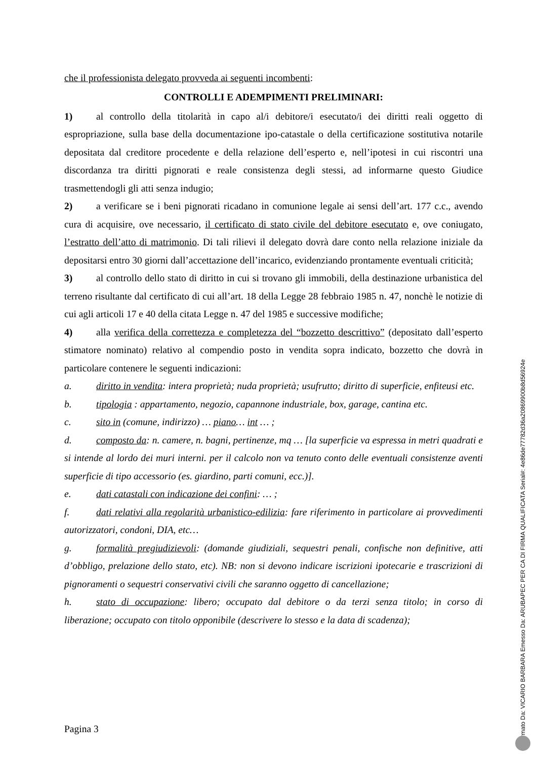che il professionista delegato provveda ai seguenti incombenti:
CONTROLLI E ADEMPIMENTI PRELIMINARI:
1) al controllo della titolarità in capo al/i debitore/i esecutato/i dei diritti reali oggetto di espropriazione, sulla base della documentazione ipo-catastale o della certificazione sostitutiva notarile depositata dal creditore procedente e della relazione dell’esperto e, nell’ipotesi in cui riscontri una discordanza tra diritti pignorati e reale consistenza degli stessi, ad informarne questo Giudice trasmettendogli gli atti senza indugio;
2) a verificare se i beni pignorati ricadano in comunione legale ai sensi dell’art. 177 c.c., avendo cura di acquisire, ove necessario, il certificato di stato civile del debitore esecutato e, ove coniugato, l’estratto dell’atto di matrimonio. Di tali rilievi il delegato dovrà dare conto nella relazione iniziale da depositarsi entro 30 giorni dall’accettazione dell’incarico, evidenziando prontamente eventuali criticità;
3) al controllo dello stato di diritto in cui si trovano gli immobili, della destinazione urbanistica del terreno risultante dal certificato di cui all’art. 18 della Legge 28 febbraio 1985 n. 47, nonchè le notizie di cui agli articoli 17 e 40 della citata Legge n. 47 del 1985 e successive modifiche;
4) alla verifica della correttezza e completezza del “bozzetto descrittivo” (depositato dall’esperto stimatore nominato) relativo al compendio posto in vendita sopra indicato, bozzetto che dovrà in particolare contenere le seguenti indicazioni:
a. diritto in vendita: intera proprietà; nuda proprietà; usufrutto; diritto di superficie, enfiteusi etc.
b. tipologia : appartamento, negozio, capannone industriale, box, garage, cantina etc.
c. sito in (comune, indirizzo) … piano… int … ;
d. composto da: n. camere, n. bagni, pertinenze, mq … [la superficie va espressa in metri quadrati e si intende al lordo dei muri interni. per il calcolo non va tenuto conto delle eventuali consistenze aventi superficie di tipo accessorio (es. giardino, parti comuni, ecc.)].
e. dati catastali con indicazione dei confini: … ;
f. dati relativi alla regolarità urbanistico-edilizia: fare riferimento in particolare ai provvedimenti autorizzatori, condoni, DIA, etc…
g. formalità pregiudizievoli: (domande giudiziali, sequestri penali, confische non definitive, atti d’obbligo, prelazione dello stato, etc). NB: non si devono indicare iscrizioni ipotecarie e trascrizioni di pignoramenti o sequestri conservativi civili che saranno oggetto di cancellazione;
h. stato di occupazione: libero; occupato dal debitore o da terzi senza titolo; in corso di liberazione; occupato con titolo opponibile (descrivere lo stesso e la data di scadenza);
Pagina 3
Firmato Da: VICARIO BARBARA Emesso Da: ARUBAPEC PER CA DI FIRMA QUALIFICATA Serial#: 4e86de77782d36a20869900b8d56924e